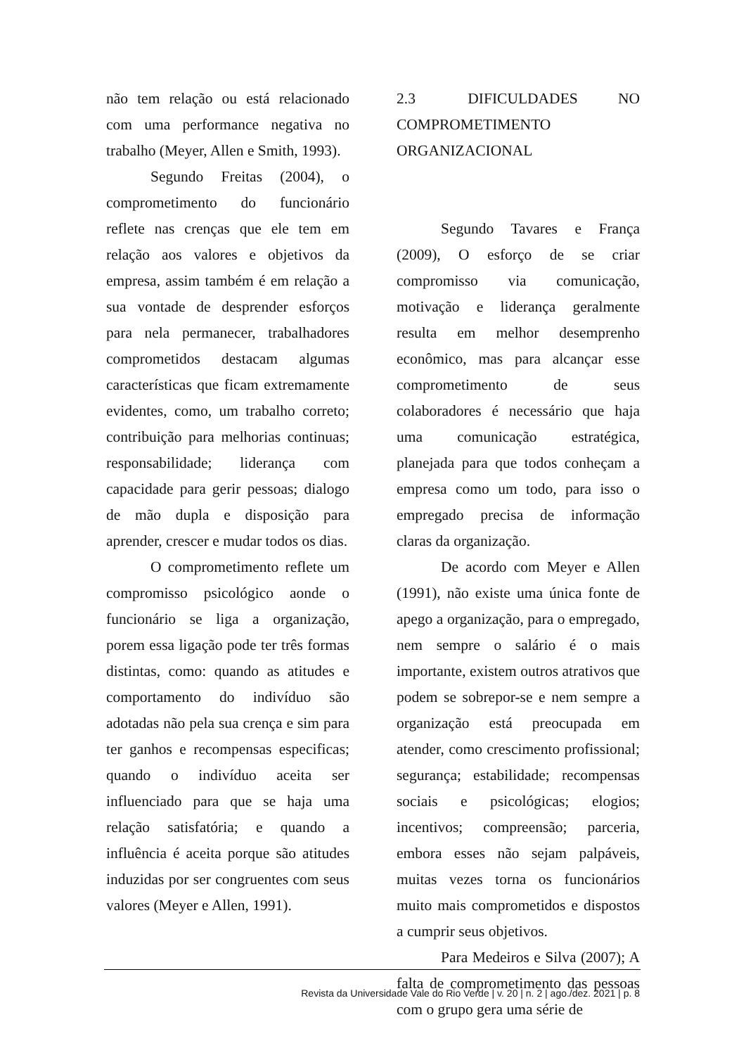não tem relação ou está relacionado com uma performance negativa no trabalho (Meyer, Allen e Smith, 1993).
Segundo Freitas (2004), o comprometimento do funcionário reflete nas crenças que ele tem em relação aos valores e objetivos da empresa, assim também é em relação a sua vontade de desprender esforços para nela permanecer, trabalhadores comprometidos destacam algumas características que ficam extremamente evidentes, como, um trabalho correto; contribuição para melhorias continuas; responsabilidade; liderança com capacidade para gerir pessoas; dialogo de mão dupla e disposição para aprender, crescer e mudar todos os dias.
O comprometimento reflete um compromisso psicológico aonde o funcionário se liga a organização, porem essa ligação pode ter três formas distintas, como: quando as atitudes e comportamento do indivíduo são adotadas não pela sua crença e sim para ter ganhos e recompensas especificas; quando o indivíduo aceita ser influenciado para que se haja uma relação satisfatória; e quando a influência é aceita porque são atitudes induzidas por ser congruentes com seus valores (Meyer e Allen, 1991).
2.3 DIFICULDADES NO COMPROMETIMENTO ORGANIZACIONAL
Segundo Tavares e França (2009), O esforço de se criar compromisso via comunicação, motivação e liderança geralmente resulta em melhor desemprenho econômico, mas para alcançar esse comprometimento de seus colaboradores é necessário que haja uma comunicação estratégica, planejada para que todos conheçam a empresa como um todo, para isso o empregado precisa de informação claras da organização.
De acordo com Meyer e Allen (1991), não existe uma única fonte de apego a organização, para o empregado, nem sempre o salário é o mais importante, existem outros atrativos que podem se sobrepor-se e nem sempre a organização está preocupada em atender, como crescimento profissional; segurança; estabilidade; recompensas sociais e psicológicas; elogios; incentivos; compreensão; parceria, embora esses não sejam palpáveis, muitas vezes torna os funcionários muito mais comprometidos e dispostos a cumprir seus objetivos.
Para Medeiros e Silva (2007); A falta de comprometimento das pessoas com o grupo gera uma série de
Revista da Universidade Vale do Rio Verde | v. 20 | n. 2 | ago./dez. 2021 | p. 8